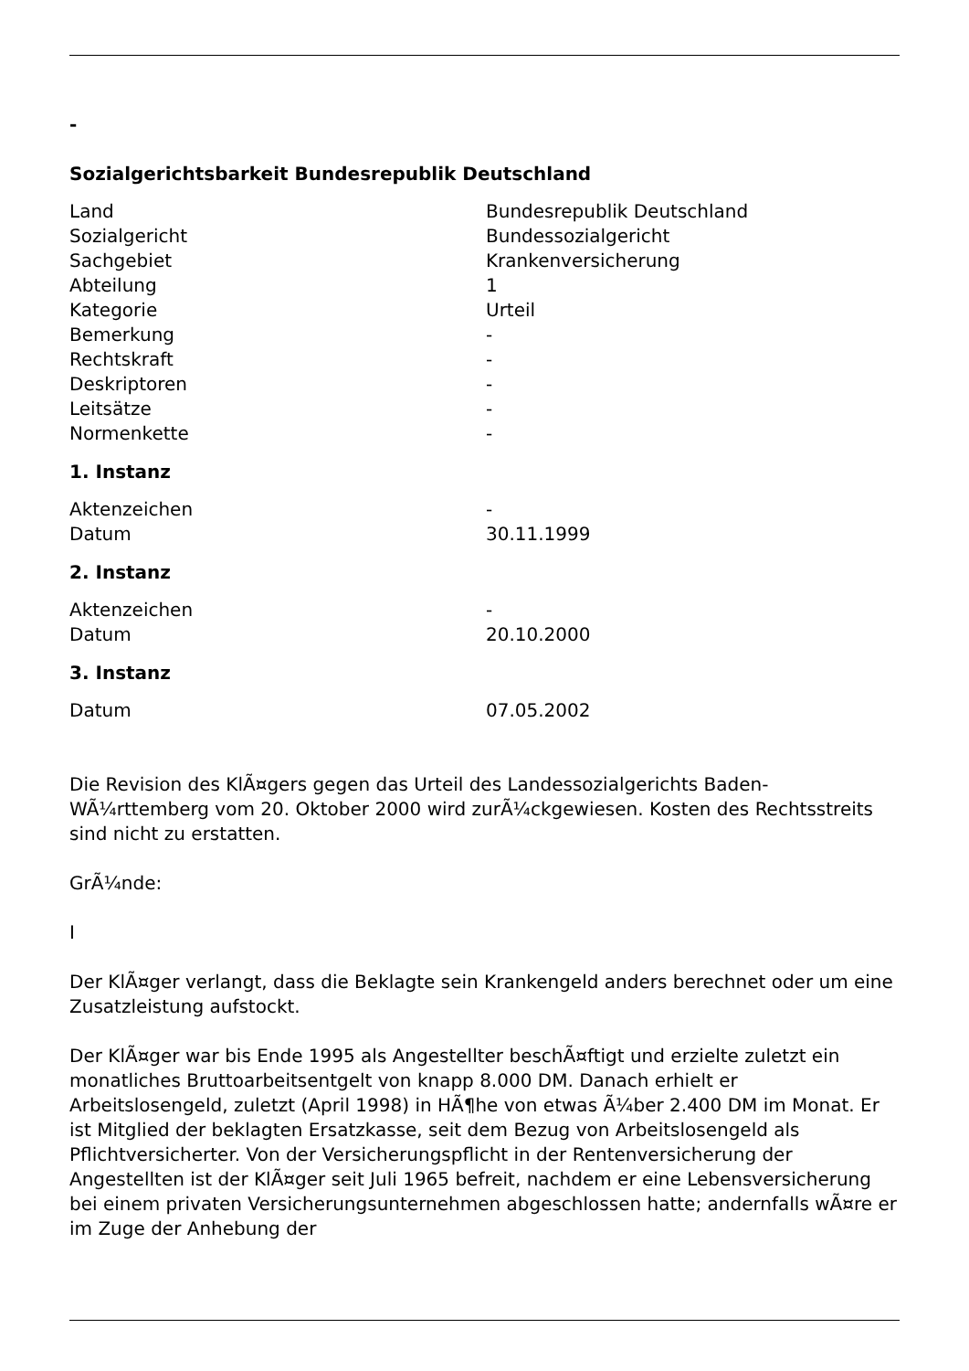-
Sozialgerichtsbarkeit Bundesrepublik Deutschland
| Land | Bundesrepublik Deutschland |
| Sozialgericht | Bundessozialgericht |
| Sachgebiet | Krankenversicherung |
| Abteilung | 1 |
| Kategorie | Urteil |
| Bemerkung | - |
| Rechtskraft | - |
| Deskriptoren | - |
| Leitsätze | - |
| Normenkette | - |
1. Instanz
| Aktenzeichen | - |
| Datum | 30.11.1999 |
2. Instanz
| Aktenzeichen | - |
| Datum | 20.10.2000 |
3. Instanz
| Datum | 07.05.2002 |
Die Revision des KlÃ¤gers gegen das Urteil des Landessozialgerichts Baden-WÃ¼rttemberg vom 20. Oktober 2000 wird zurÃ¼ckgewiesen. Kosten des Rechtsstreits sind nicht zu erstatten.
GrÃ¼nde:
I
Der KlÃ¤ger verlangt, dass die Beklagte sein Krankengeld anders berechnet oder um eine Zusatzleistung aufstockt.
Der KlÃ¤ger war bis Ende 1995 als Angestellter beschÃ¤ftigt und erzielte zuletzt ein monatliches Bruttoarbeitsentgelt von knapp 8.000 DM. Danach erhielt er Arbeitslosengeld, zuletzt (April 1998) in HÃ¶he von etwas Ã¼ber 2.400 DM im Monat. Er ist Mitglied der beklagten Ersatzkasse, seit dem Bezug von Arbeitslosengeld als Pflichtversicherter. Von der Versicherungspflicht in der Rentenversicherung der Angestellten ist der KlÃ¤ger seit Juli 1965 befreit, nachdem er eine Lebensversicherung bei einem privaten Versicherungsunternehmen abgeschlossen hatte; andernfalls wÃ¤re er im Zuge der Anhebung der